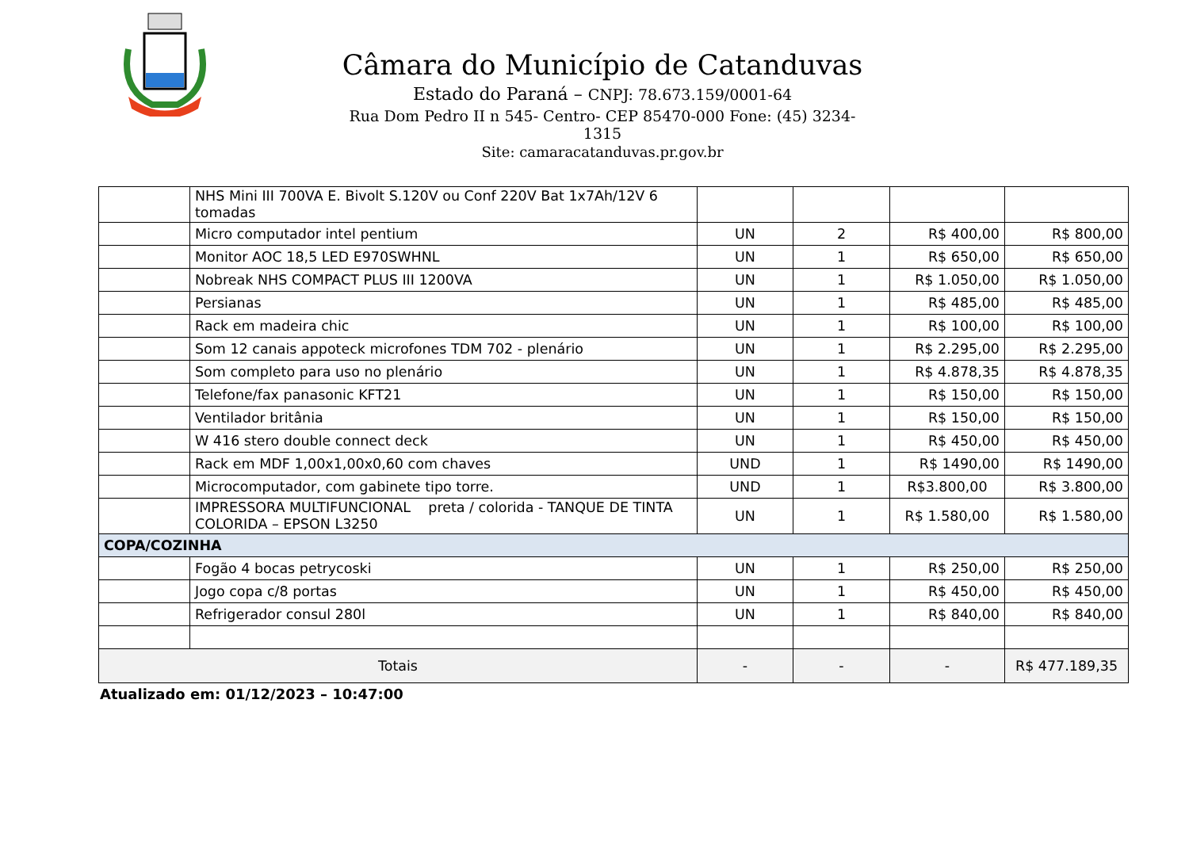Câmara do Município de Catanduvas
Estado do Paraná – CNPJ: 78.673.159/0001-64
Rua Dom Pedro II n 545- Centro- CEP 85470-000 Fone: (45) 3234-1315
Site: camaracatanduvas.pr.gov.br
| | NHS Mini III 700VA E. Bivolt S.120V ou Conf 220V Bat 1x7Ah/12V 6 tomadas | | | | |
| | Micro computador intel pentium | UN | 2 | R$ 400,00 | R$ 800,00 |
| | Monitor AOC 18,5 LED E970SWHNL | UN | 1 | R$ 650,00 | R$ 650,00 |
| | Nobreak NHS COMPACT PLUS III 1200VA | UN | 1 | R$ 1.050,00 | R$ 1.050,00 |
| | Persianas | UN | 1 | R$ 485,00 | R$ 485,00 |
| | Rack em madeira chic | UN | 1 | R$ 100,00 | R$ 100,00 |
| | Som 12 canais appoteck microfones TDM 702 - plenário | UN | 1 | R$ 2.295,00 | R$ 2.295,00 |
| | Som completo para uso no plenário | UN | 1 | R$ 4.878,35 | R$ 4.878,35 |
| | Telefone/fax panasonic KFT21 | UN | 1 | R$ 150,00 | R$ 150,00 |
| | Ventilador britânia | UN | 1 | R$ 150,00 | R$ 150,00 |
| | W 416 stero double connect deck | UN | 1 | R$ 450,00 | R$ 450,00 |
| | Rack em MDF 1,00x1,00x0,60 com chaves | UND | 1 | R$ 1490,00 | R$ 1490,00 |
| | Microcomputador, com gabinete tipo torre. | UND | 1 | R$3.800,00 | R$ 3.800,00 |
| | IMPRESSORA MULTIFUNCIONAL preta / colorida - TANQUE DE TINTA COLORIDA – EPSON L3250 | UN | 1 | R$ 1.580,00 | R$ 1.580,00 |
| COPA/COZINHA | | | | | |
| | Fogão 4 bocas petrycoski | UN | 1 | R$ 250,00 | R$ 250,00 |
| | Jogo copa c/8 portas | UN | 1 | R$ 450,00 | R$ 450,00 |
| | Refrigerador consul 280l | UN | 1 | R$ 840,00 | R$ 840,00 |
| Totais | | - | - | - | R$ 477.189,35 |
Atualizado em: 01/12/2023 – 10:47:00